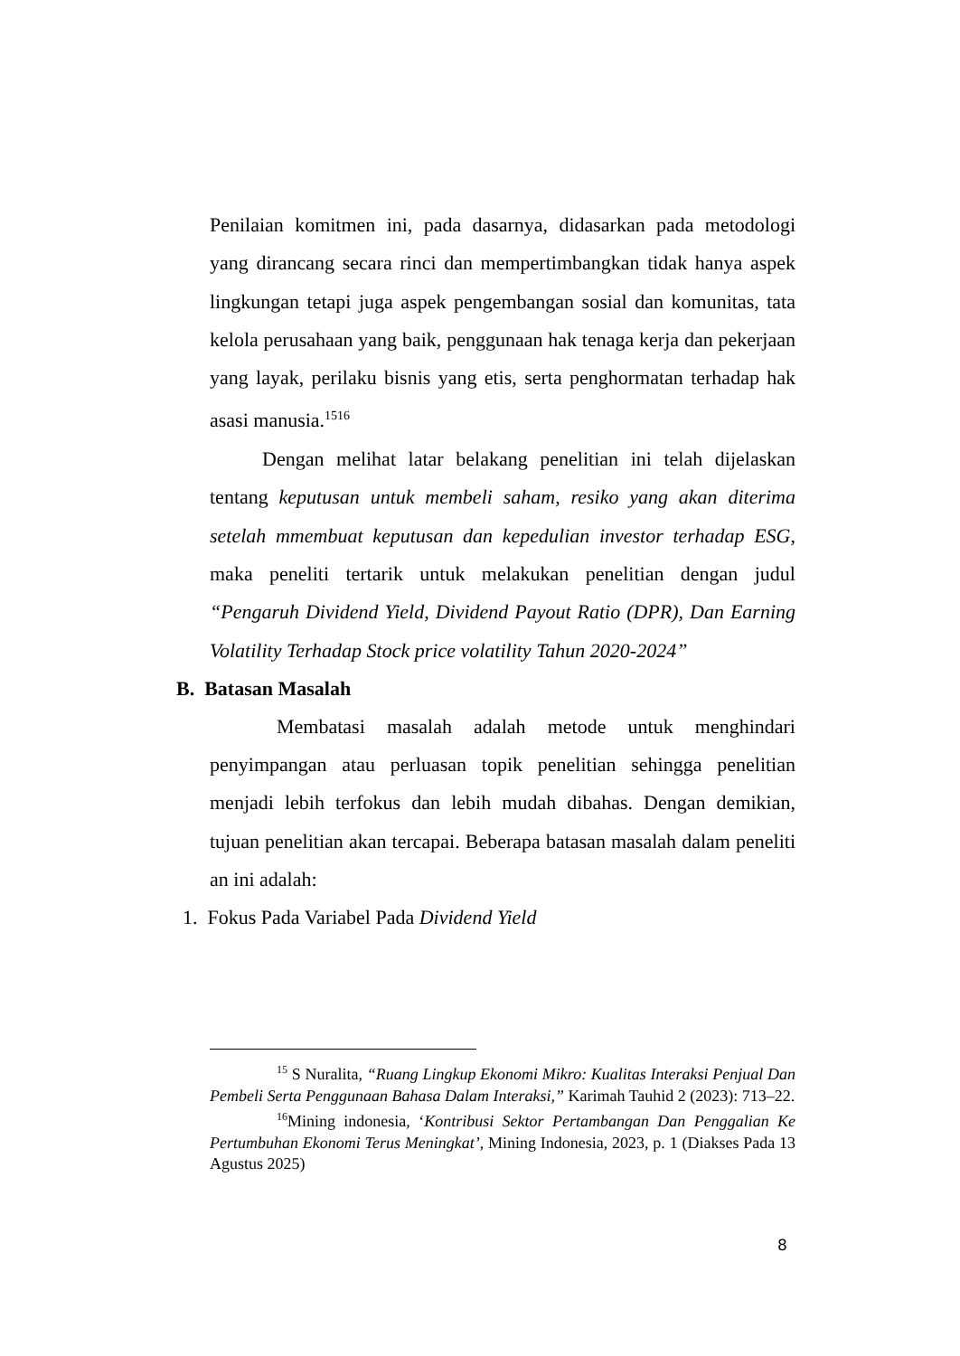Penilaian komitmen ini, pada dasarnya, didasarkan pada metodologi yang dirancang secara rinci dan mempertimbangkan tidak hanya aspek lingkungan tetapi juga aspek pengembangan sosial dan komunitas, tata kelola perusahaan yang baik, penggunaan hak tenaga kerja dan pekerjaan yang layak, perilaku bisnis yang etis, serta penghormatan terhadap hak asasi manusia.<sup>1516</sup>
Dengan melihat latar belakang penelitian ini telah dijelaskan tentang keputusan untuk membeli saham, resiko yang akan diterima setelah mmembuat keputusan dan kepedulian investor terhadap ESG, maka peneliti tertarik untuk melakukan penelitian dengan judul “Pengaruh Dividend Yield, Dividend Payout Ratio (DPR), Dan Earning Volatility Terhadap Stock price volatility Tahun 2020-2024”
B. Batasan Masalah
Membatasi masalah adalah metode untuk menghindari penyimpangan atau perluasan topik penelitian sehingga penelitian menjadi lebih terfokus dan lebih mudah dibahas. Dengan demikian, tujuan penelitian akan tercapai. Beberapa batasan masalah dalam peneliti an ini adalah:
1. Fokus Pada Variabel Pada Dividend Yield
<sup>15</sup> S Nuralita, “Ruang Lingkup Ekonomi Mikro: Kualitas Interaksi Penjual Dan Pembeli Serta Penggunaan Bahasa Dalam Interaksi,” Karimah Tauhid 2 (2023): 713–22.
<sup>16</sup> Mining indonesia, ‘Kontribusi Sektor Pertambangan Dan Penggalian Ke Pertumbuhan Ekonomi Terus Meningkat’, Mining Indonesia, 2023, p. 1 (Diakses Pada 13 Agustus 2025)
8